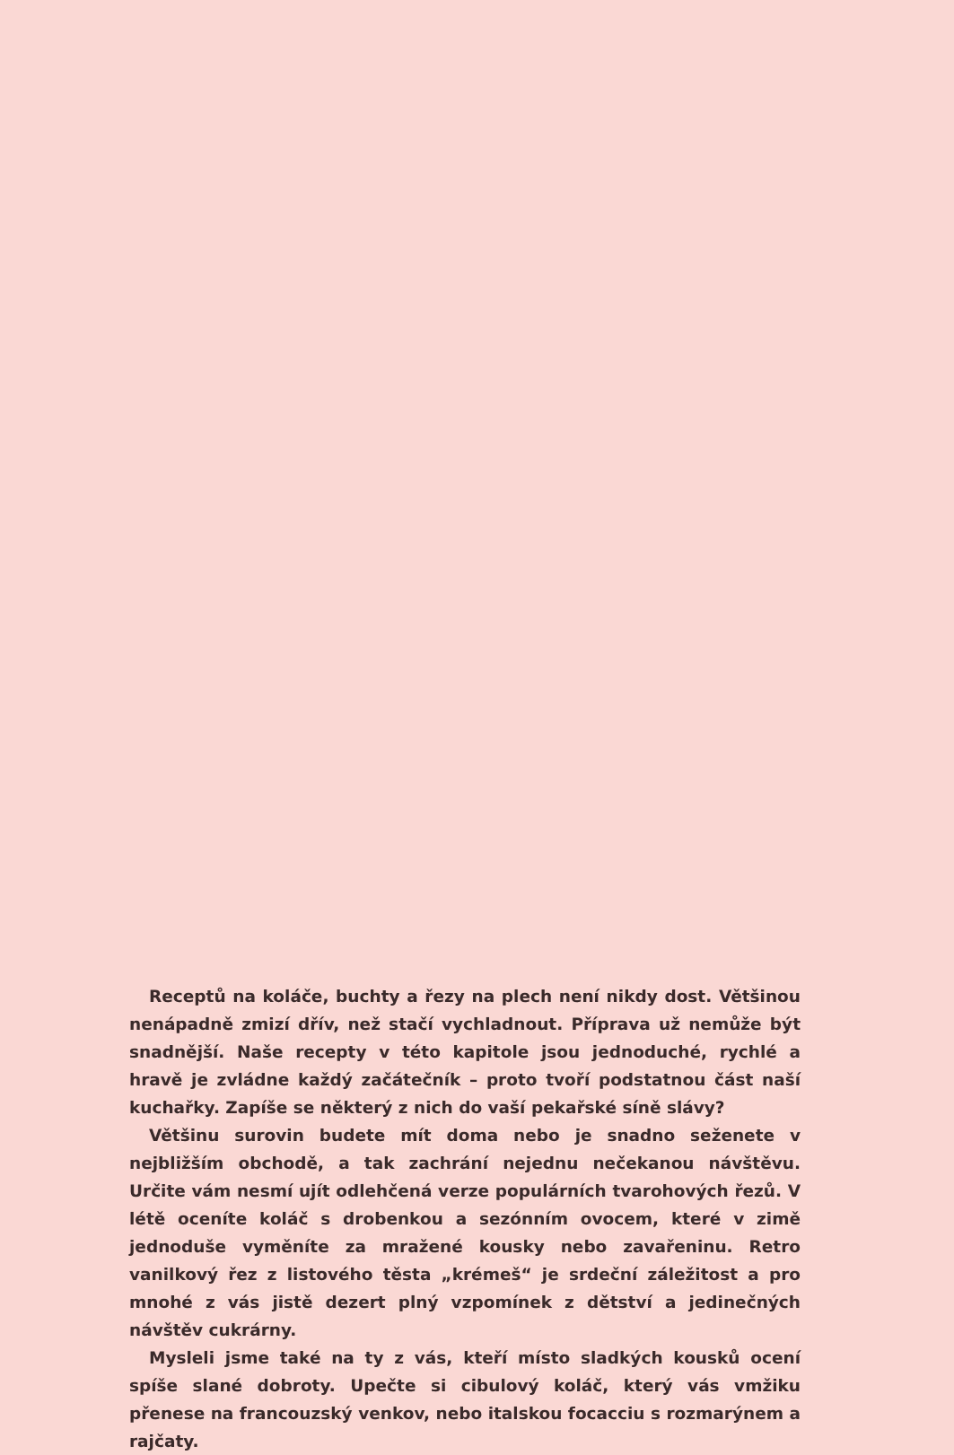Receptů na koláče, buchty a řezy na plech není nikdy dost. Většinou nenápadně zmizí dřív, než stačí vychladnout. Příprava už nemůže být snadnější. Naše recepty v této kapitole jsou jednoduché, rychlé a hravě je zvládne každý začátečník – proto tvoří podstatnou část naší kuchařky. Zapíše se některý z nich do vaší pekařské síně slávy?
Většinu surovin budete mít doma nebo je snadno seženete v nejbližším obchodě, a tak zachrání nejednu nečekanou návštěvu. Určite vám nesmí ujít odlehčená verze populárních tvarohových řezů. V létě oceníte koláč s drobenkou a sezónním ovocem, které v zimě jednoduše vyměníte za mražené kousky nebo zavařeninu. Retro vanilkový řez z listového těsta „krémeš“ je srdeční záležitost a pro mnohé z vás jistě dezert plný vzpomínek z dětství a jedinečných návštěv cukrárny.
Mysleli jsme také na ty z vás, kteří místo sladkých kousků ocení spíše slané dobroty. Upečte si cibulový koláč, který vás vmžiku přenese na francouzský venkov, nebo italskou focacciu s rozmarýnem a rajčaty.